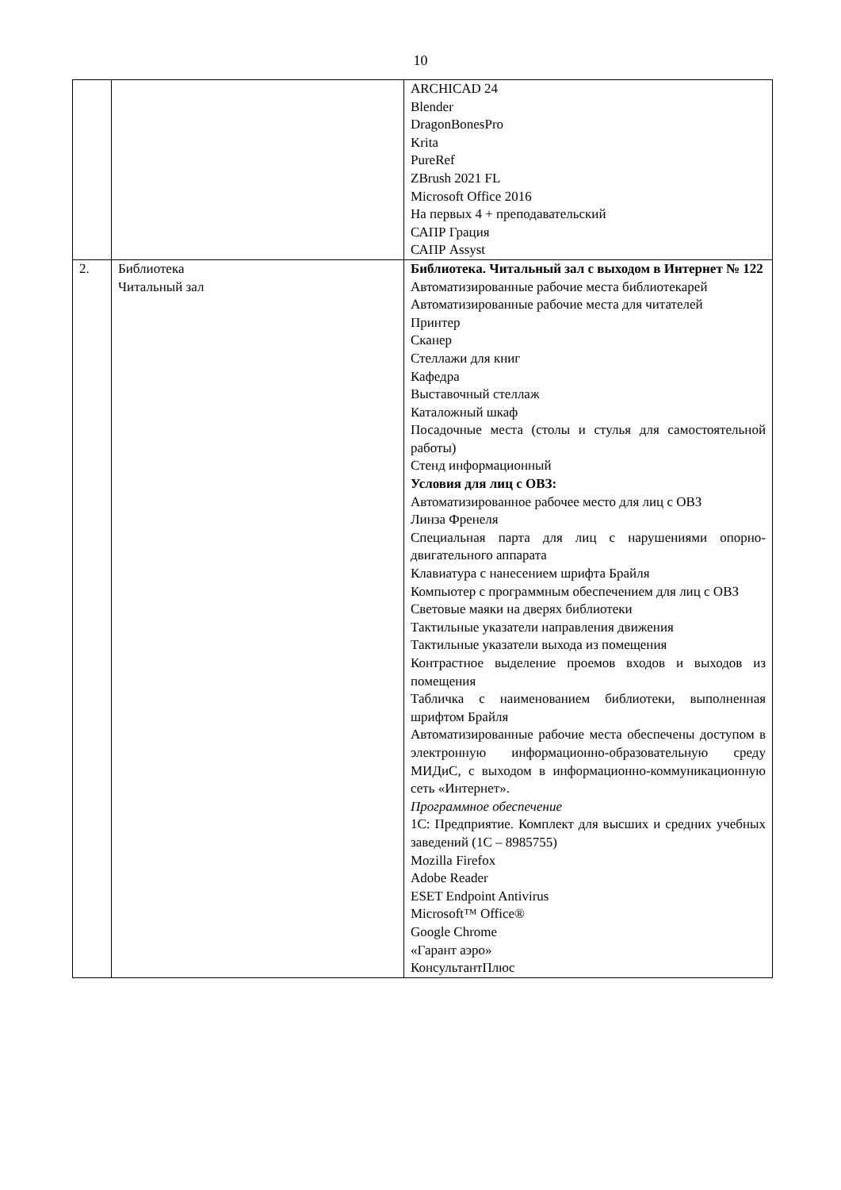10
| | | ARCHICAD 24 Blender DragonBonesPro Krita PureRef ZBrush 2021 FL Microsoft Office 2016 На первых 4 + преподавательский САПР Грация САПР Assyst |
| 2. | Библиотека Читальный зал | Библиотека. Читальный зал с выходом в Интернет № 122 Автоматизированные рабочие места библиотекарей Автоматизированные рабочие места для читателей Принтер Сканер Стеллажи для книг Кафедра Выставочный стеллаж Каталожный шкаф Посадочные места (столы и стулья для самостоятельной работы) Стенд информационный Условия для лиц с ОВЗ: Автоматизированное рабочее место для лиц с ОВЗ Линза Френеля Специальная парта для лиц с нарушениями опорно-двигательного аппарата Клавиатура с нанесением шрифта Брайля Компьютер с программным обеспечением для лиц с ОВЗ Световые маяки на дверях библиотеки Тактильные указатели направления движения Тактильные указатели выхода из помещения Контрастное выделение проемов входов и выходов из помещения Табличка с наименованием библиотеки, выполненная шрифтом Брайля Автоматизированные рабочие места обеспечены доступом в электронную информационно-образовательную среду МИДиС, с выходом в информационно-коммуникационную сеть «Интернет». Программное обеспечение 1С: Предприятие. Комплект для высших и средних учебных заведений (1С – 8985755) Mozilla Firefox Adobe Reader ESET Endpoint Antivirus Microsoft™ Office® Google Chrome «Гарант аэро» КонсультантПлюс |